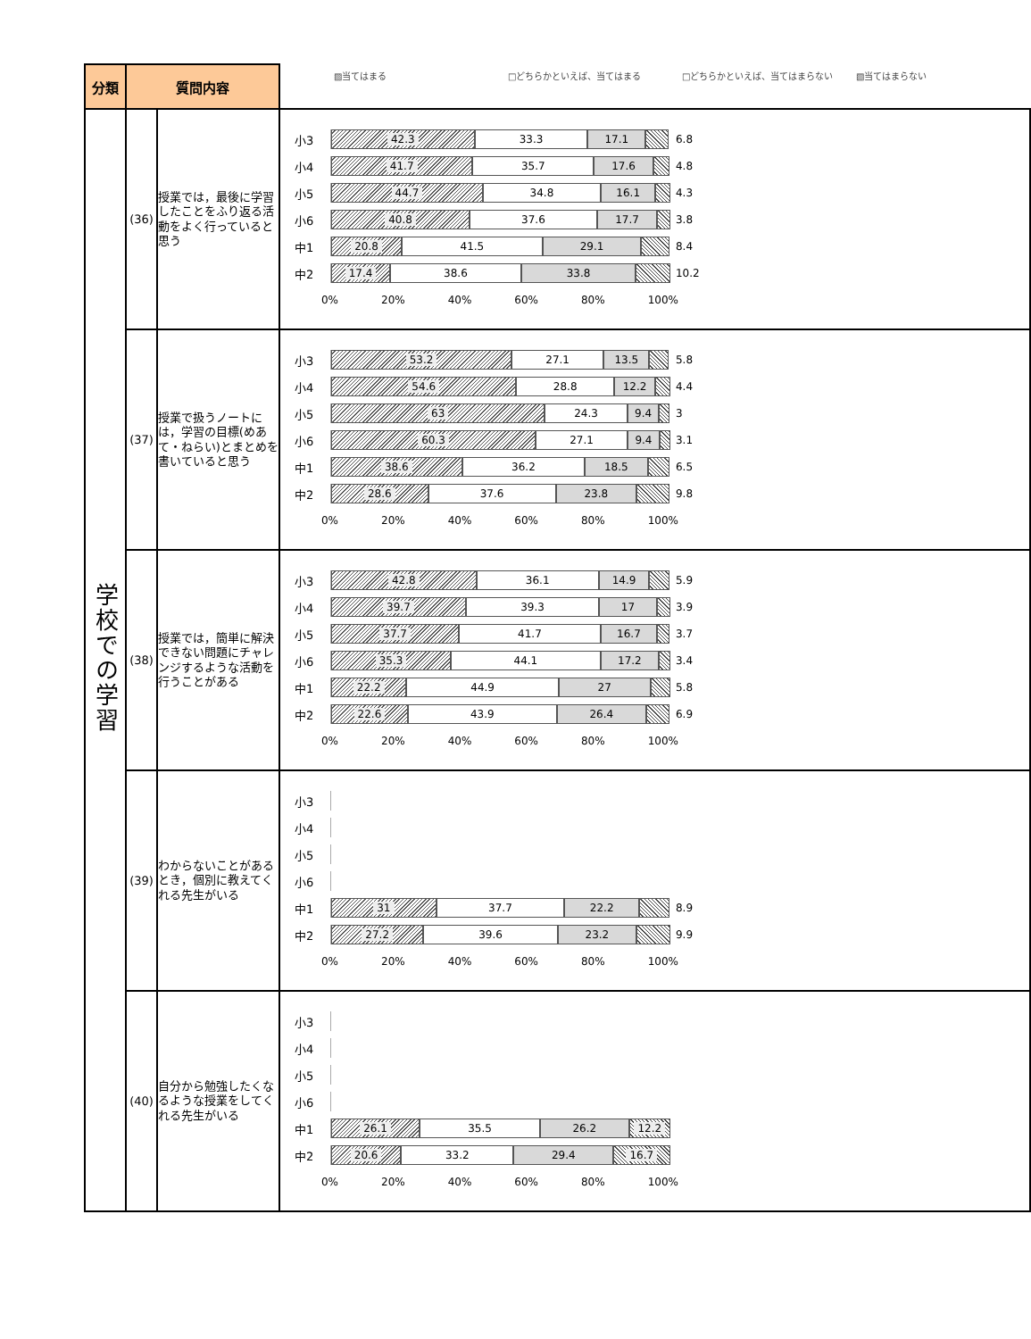| 分類 | 質問内容 | | ▨当てはまる □どちらかといえば、当てはまる □どちらかといえば、当てはまらない ▧当てはまらない |
| 学校での学習 | (36) | 授業では，最後に学習したことをふり返る活動をよく行っていると思う | 小3 42.3 33.3 17.1 6.8 小4 41.7 35.7 17.6 4.8 小5 44.7 34.8 16.1 4.3 小6 40.8 37.6 17.7 3.8 中1 20.8 41.5 29.1 8.4 中2 17.4 38.6 33.8 10.2 0% 20% 40% 60% 80% 100% |
| | (37) | 授業で扱うノートには，学習の目標(めあて・ねらい)とまとめを書いていると思う | 小3 53.2 27.1 13.5 5.8 小4 54.6 28.8 12.2 4.4 小5 63 24.3 9.4 3 小6 60.3 27.1 9.4 3.1 中1 38.6 36.2 18.5 6.5 中2 28.6 37.6 23.8 9.8 0% 20% 40% 60% 80% 100% |
| | (38) | 授業では，簡単に解決できない問題にチャレンジするような活動を行うことがある | 小3 42.8 36.1 14.9 5.9 小4 39.7 39.3 17 3.9 小5 37.7 41.7 16.7 3.7 小6 35.3 44.1 17.2 3.4 中1 22.2 44.9 27 5.8 中2 22.6 43.9 26.4 6.9 0% 20% 40% 60% 80% 100% |
| | (39) | わからないことがあるとき，個別に教えてくれる先生がいる | 小3 小4 小5 小6 中1 31 37.7 22.2 8.9 中2 27.2 39.6 23.2 9.9 0% 20% 40% 60% 80% 100% |
| | (40) | 自分から勉強したくなるような授業をしてくれる先生がいる | 小3 小4 小5 小6 中1 26.1 35.5 26.2 12.2 中2 20.6 33.2 29.4 16.7 0% 20% 40% 60% 80% 100% |